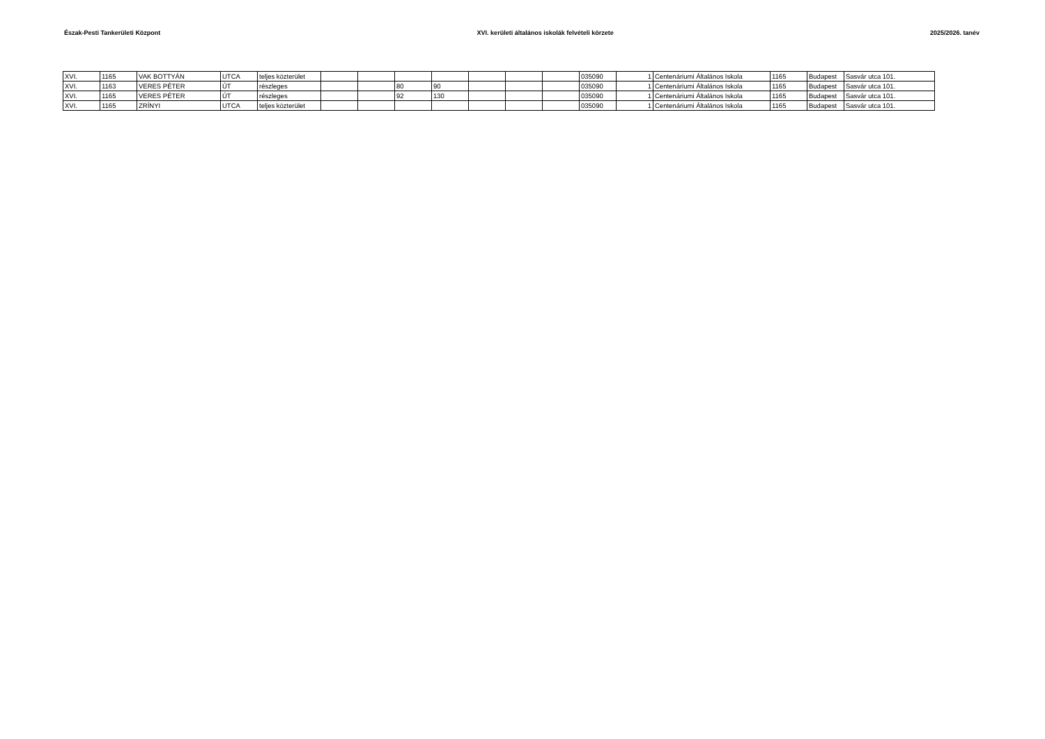Észak-Pesti Tankerületi Központ XVI. kerületi általános iskolák felvételi körzete 2025/2026. tanév
| XVI. | 1165 | VAK BOTTYÁN | UTCA | teljes közterület | | | | | | | | 035090 | 1 | Centenáriumi Általános Iskola | 1165 | Budapest | Sasvár utca 101. |
| XVI. | 1163 | VERES PÉTER | ÚT | részleges | | | 80 | 90 | | | | 035090 | 1 | Centenáriumi Általános Iskola | 1165 | Budapest | Sasvár utca 101. |
| XVI. | 1165 | VERES PÉTER | ÚT | részleges | | | 92 | 130 | | | | 035090 | 1 | Centenáriumi Általános Iskola | 1165 | Budapest | Sasvár utca 101. |
| XVI. | 1165 | ZRÍNYI | UTCA | teljes közterület | | | | | | | | 035090 | 1 | Centenáriumi Általános Iskola | 1165 | Budapest | Sasvár utca 101. |